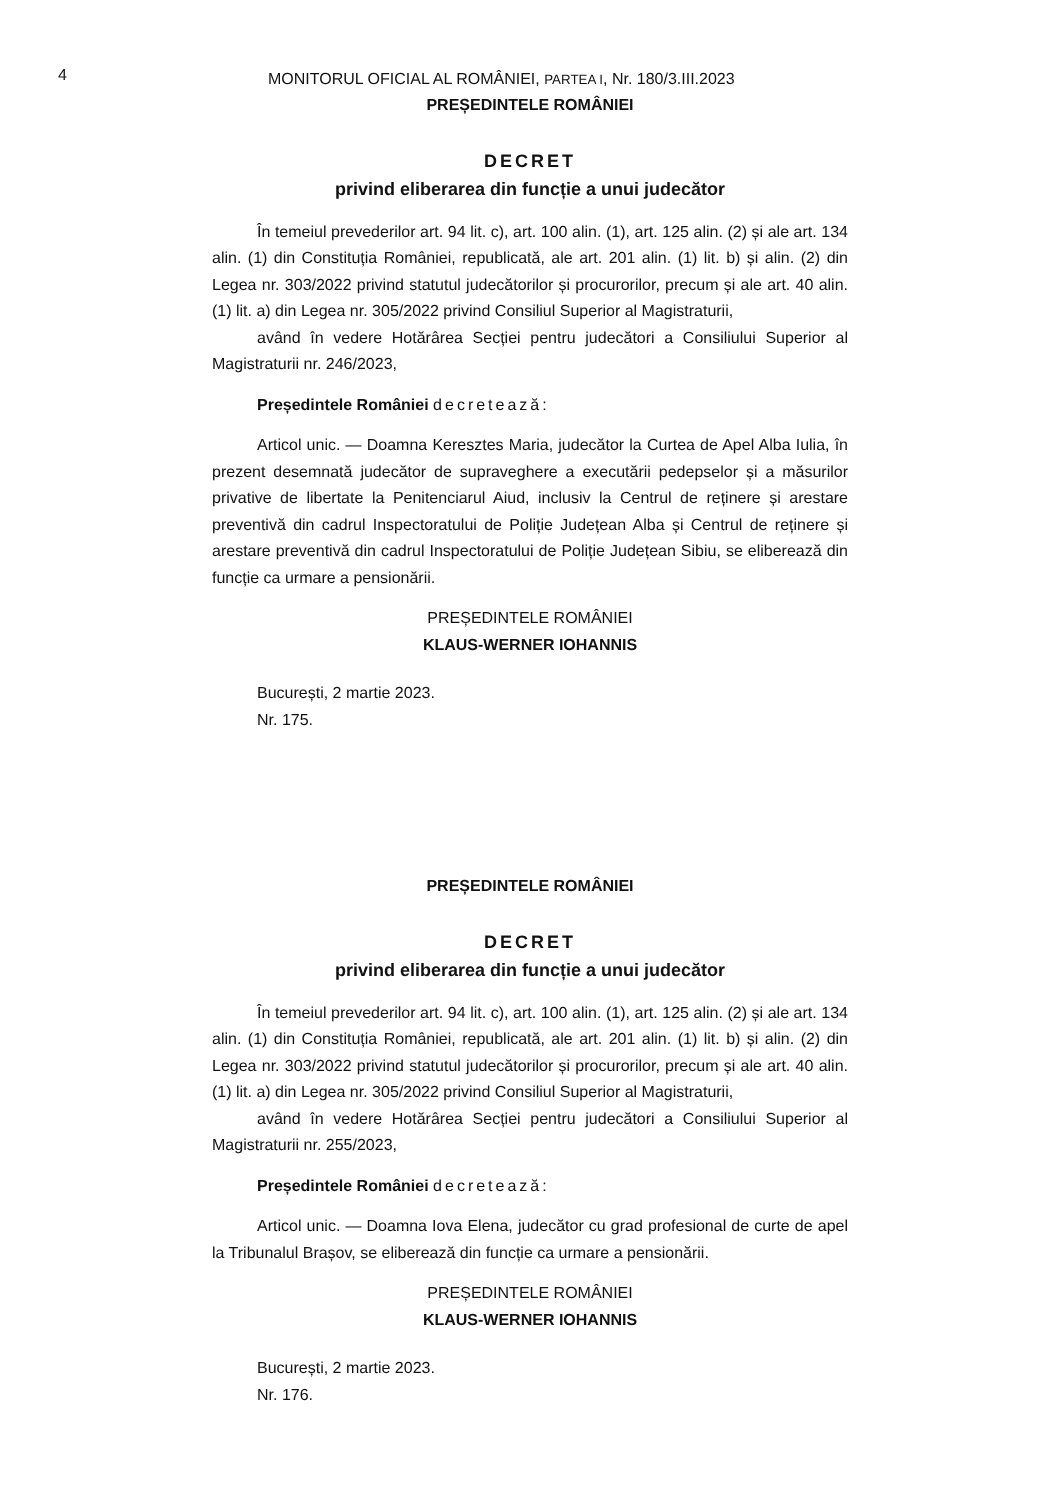4 MONITORUL OFICIAL AL ROMÂNIEI, PARTEA I, Nr. 180/3.III.2023
PREȘEDINTELE ROMÂNIEI
DECRET
privind eliberarea din funcție a unui judecător
În temeiul prevederilor art. 94 lit. c), art. 100 alin. (1), art. 125 alin. (2) și ale art. 134 alin. (1) din Constituția României, republicată, ale art. 201 alin. (1) lit. b) și alin. (2) din Legea nr. 303/2022 privind statutul judecătorilor și procurorilor, precum și ale art. 40 alin. (1) lit. a) din Legea nr. 305/2022 privind Consiliul Superior al Magistraturii,
având în vedere Hotărârea Secției pentru judecători a Consiliului Superior al Magistraturii nr. 246/2023,
Președintele României decretează:
Articol unic. — Doamna Keresztes Maria, judecător la Curtea de Apel Alba Iulia, în prezent desemnată judecător de supraveghere a executării pedepselor și a măsurilor privative de libertate la Penitenciarul Aiud, inclusiv la Centrul de reținere și arestare preventivă din cadrul Inspectoratului de Poliție Județean Alba și Centrul de reținere și arestare preventivă din cadrul Inspectoratului de Poliție Județean Sibiu, se eliberează din funcție ca urmare a pensionării.
PREȘEDINTELE ROMÂNIEI
KLAUS-WERNER IOHANNIS
București, 2 martie 2023.
Nr. 175.
PREȘEDINTELE ROMÂNIEI
DECRET
privind eliberarea din funcție a unui judecător
În temeiul prevederilor art. 94 lit. c), art. 100 alin. (1), art. 125 alin. (2) și ale art. 134 alin. (1) din Constituția României, republicată, ale art. 201 alin. (1) lit. b) și alin. (2) din Legea nr. 303/2022 privind statutul judecătorilor și procurorilor, precum și ale art. 40 alin. (1) lit. a) din Legea nr. 305/2022 privind Consiliul Superior al Magistraturii,
având în vedere Hotărârea Secției pentru judecători a Consiliului Superior al Magistraturii nr. 255/2023,
Președintele României decretează:
Articol unic. — Doamna Iova Elena, judecător cu grad profesional de curte de apel la Tribunalul Brașov, se eliberează din funcție ca urmare a pensionării.
PREȘEDINTELE ROMÂNIEI
KLAUS-WERNER IOHANNIS
București, 2 martie 2023.
Nr. 176.